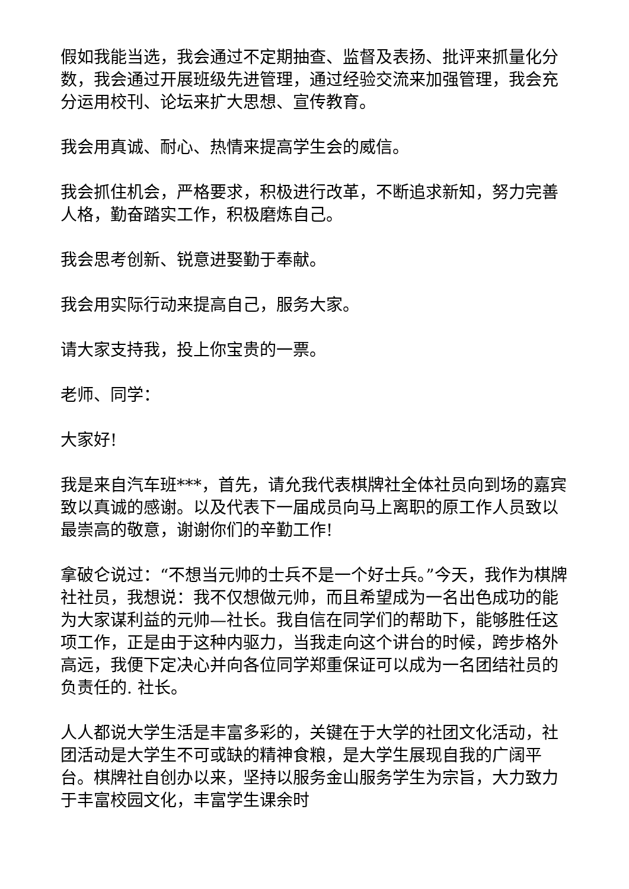假如我能当选，我会通过不定期抽查、监督及表扬、批评来抓量化分数，我会通过开展班级先进管理，通过经验交流来加强管理，我会充分运用校刊、论坛来扩大思想、宣传教育。
我会用真诚、耐心、热情来提高学生会的威信。
我会抓住机会，严格要求，积极进行改革，不断追求新知，努力完善人格，勤奋踏实工作，积极磨炼自己。
我会思考创新、锐意进娶勤于奉献。
我会用实际行动来提高自己，服务大家。
请大家支持我，投上你宝贵的一票。
老师、同学：
大家好!
我是来自汽车班***，首先，请允我代表棋牌社全体社员向到场的嘉宾致以真诚的感谢。以及代表下一届成员向马上离职的原工作人员致以最崇高的敬意，谢谢你们的辛勤工作!
拿破仑说过：“不想当元帅的士兵不是一个好士兵。”今天，我作为棋牌社社员，我想说：我不仅想做元帅，而且希望成为一名出色成功的能为大家谋利益的元帅—社长。我自信在同学们的帮助下，能够胜任这项工作，正是由于这种内驱力，当我走向这个讲台的时候，跨步格外高远，我便下定决心并向各位同学郑重保证可以成为一名团结社员的负责任的. 社长。
人人都说大学生活是丰富多彩的，关键在于大学的社团文化活动，社团活动是大学生不可或缺的精神食粮，是大学生展现自我的广阔平台。棋牌社自创办以来，坚持以服务金山服务学生为宗旨，大力致力于丰富校园文化，丰富学生课余时